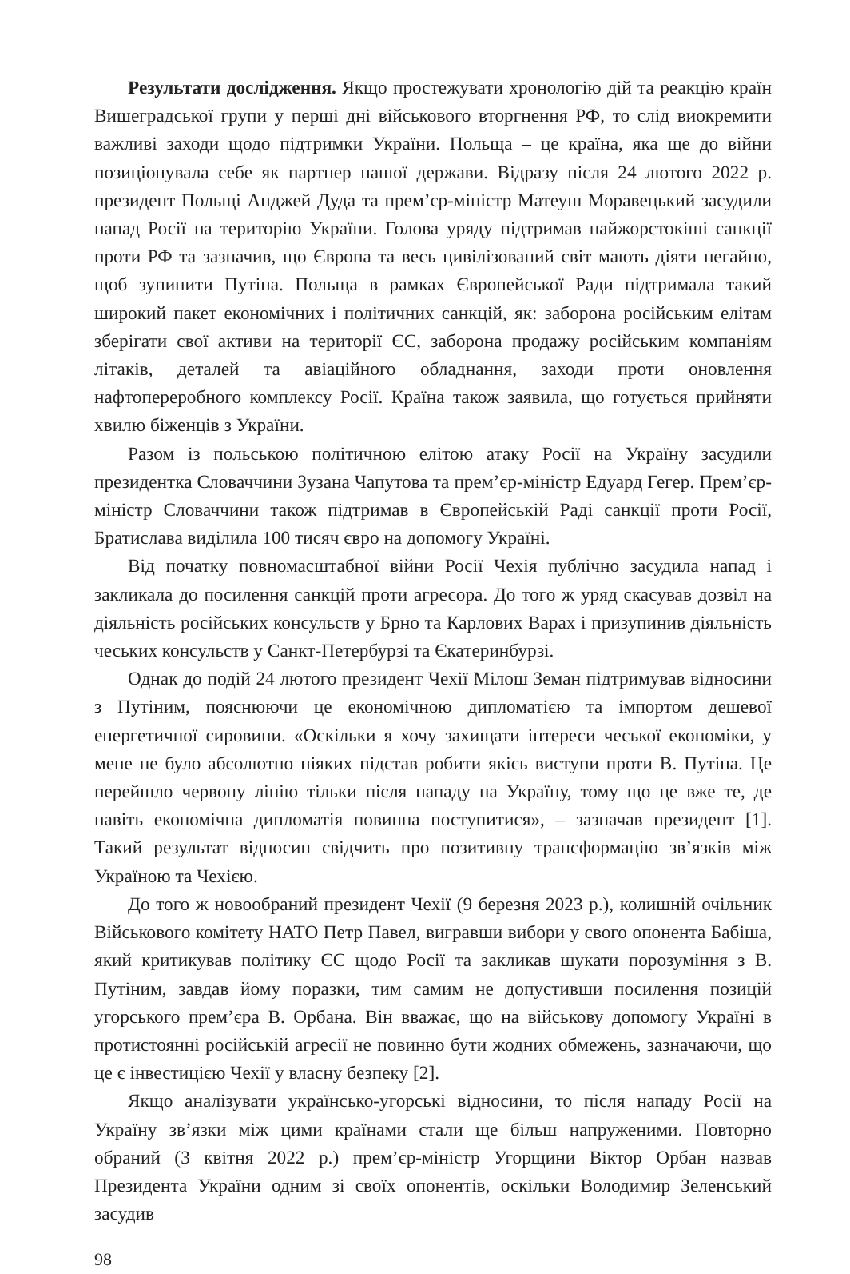Результати дослідження. Якщо простежувати хронологію дій та реакцію країн Вишеградської групи у перші дні військового вторгнення РФ, то слід виокремити важливі заходи щодо підтримки України. Польща – це країна, яка ще до війни позиціонувала себе як партнер нашої держави. Відразу після 24 лютого 2022 р. президент Польщі Анджей Дуда та прем’єр-міністр Матеуш Моравецький засудили напад Росії на територію України. Голова уряду підтримав найжорстокіші санкції проти РФ та зазначив, що Європа та весь цивілізований світ мають діяти негайно, щоб зупинити Путіна. Польща в рамках Європейської Ради підтримала такий широкий пакет економічних і політичних санкцій, як: заборона російським елітам зберігати свої активи на території ЄС, заборона продажу російським компаніям літаків, деталей та авіаційного обладнання, заходи проти оновлення нафтопереробного комплексу Росії. Країна також заявила, що готується прийняти хвилю біженців з України.
Разом із польською політичною елітою атаку Росії на Україну засудили президентка Словаччини Зузана Чапутова та прем’єр-міністр Едуард Гегер. Прем’єр-міністр Словаччини також підтримав в Європейській Раді санкції проти Росії, Братислава виділила 100 тисяч євро на допомогу Україні.
Від початку повномасштабної війни Росії Чехія публічно засудила напад і закликала до посилення санкцій проти агресора. До того ж уряд скасував дозвіл на діяльність російських консульств у Брно та Карлових Варах і призупинив діяльність чеських консульств у Санкт-Петербурзі та Єкатеринбурзі.
Однак до подій 24 лютого президент Чехії Мілош Земан підтримував відносини з Путіним, пояснюючи це економічною дипломатією та імпортом дешевої енергетичної сировини. «Оскільки я хочу захищати інтереси чеської економіки, у мене не було абсолютно ніяких підстав робити якісь виступи проти В. Путіна. Це перейшло червону лінію тільки після нападу на Україну, тому що це вже те, де навіть економічна дипломатія повинна поступитися», – зазначав президент [1]. Такий результат відносин свідчить про позитивну трансформацію зв’язків між Україною та Чехією.
До того ж новообраний президент Чехії (9 березня 2023 р.), колишній очільник Військового комітету НАТО Петр Павел, вигравши вибори у свого опонента Бабіша, який критикував політику ЄС щодо Росії та закликав шукати порозуміння з В. Путіним, завдав йому поразки, тим самим не допустивши посилення позицій угорського прем’єра В. Орбана. Він вважає, що на військову допомогу Україні в протистоянні російській агресії не повинно бути жодних обмежень, зазначаючи, що це є інвестицією Чехії у власну безпеку [2].
Якщо аналізувати українсько-угорські відносини, то після нападу Росії на Україну зв’язки між цими країнами стали ще більш напруженими. Повторно обраний (3 квітня 2022 р.) прем’єр-міністр Угорщини Віктор Орбан назвав Президента України одним зі своїх опонентів, оскільки Володимир Зеленський засудив
98